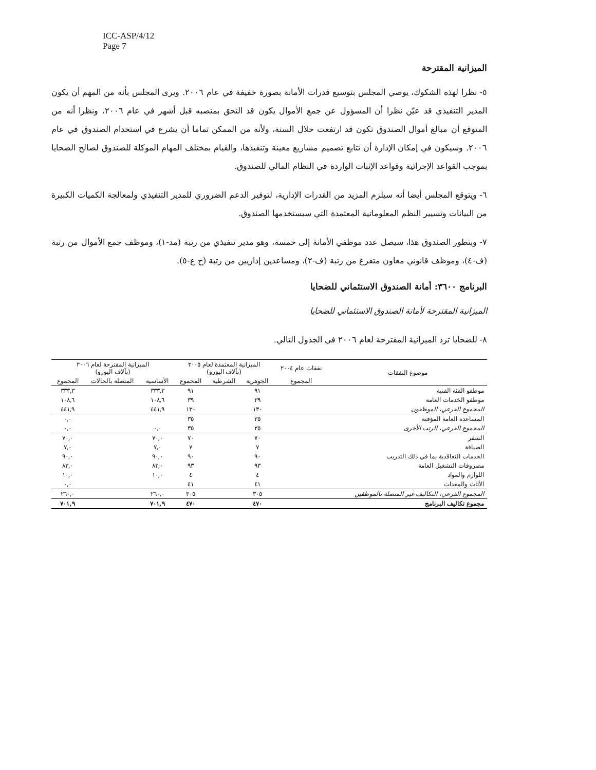ICC-ASP/4/12
Page 7
الميزانية المقترحة
٥- نظرا لهذه الشكوك، يوصي المجلس بتوسيع قدرات الأمانة بصورة خفيفة في عام ٢٠٠٦. ويرى المجلس بأنه من المهم أن يكون المدير التنفيذي قد عيّن نظرا أن المسؤول عن جمع الأموال يكون قد التحق بمنصبه قبل أشهر في عام ٢٠٠٦، ونظرا أنه من المتوقع أن مبالغ أموال الصندوق تكون قد ارتفعت خلال السنة، ولأنه من الممكن تماما أن يشرع في استخدام الصندوق في عام ٢٠٠٦. وسيكون في إمكان الإدارة أن تتابع تصميم مشاريع معينة وتنفيذها، والقيام بمختلف المهام الموكلة للصندوق لصالح الضحايا بموجب القواعد الإجرائية وقواعد الإثبات الواردة في النظام المالي للصندوق.
٦- ويتوقع المجلس أيضا أنه سيلزم المزيد من القدرات الإدارية، لتوفير الدعم الضروري للمدير التنفيذي ولمعالجة الكميات الكبيرة من البيانات وتسيير النظم المعلوماتية المعتمدة التي سيستخدمها الصندوق.
٧- وبتطور الصندوق هذا، سيصل عدد موظفي الأمانة إلى خمسة، وهو مدير تنفيذي من رتبة (مد-١)، وموظف جمع الأموال من رتبة (ف-٤)، وموظف قانوني معاون متفرغ من رتبة (ف-٢)، ومساعدين إداريين من رتبة (خ ع-٥).
البرنامج ٣٦٠٠: أمانة الصندوق الاستئماني للضحايا
الميزانية المقترحة لأمانة الصندوق الاستئماني للضحايا
٨- للضحايا ترد الميزانية المقترحة لعام ٢٠٠٦ في الجدول التالي.
| موضوع النفقات | نفقات عام ٢٠٠٤ | الميزانية المعتمدة لعام ٢٠٠٥ (بآلاف اليورو) | | | الميزانية المقترحة لعام ٢٠٠٦ (بآلاف اليورو) | | |
| --- | --- | --- | --- | --- | --- | --- | --- |
| | المجموع | الجوهرية | الشرطية | المجموع | الأساسية | المتصلة بالحالات | المجموع |
| موظفو الفئة الفنية | | ٩١ | | ٩١ | ٣٣٣,٣ | | ٣٣٣,٣ |
| موظفو الخدمات العامة | | ٣٩ | | ٣٩ | ١٠٨,٦ | | ١٠٨,٦ |
| المجموع الفرعي، الموظفون | | ١٣٠ | | ١٣٠ | ٤٤١,٩ | | ٤٤١,٩ |
| المساعدة العامة المؤقتة | | ٣٥ | | ٣٥ | | | ٠,٠ |
| المجموع الفرعي، الرتب الأخرى | | ٣٥ | | ٣٥ | ٠,٠ | | ٠,٠ |
| السفر | | ٧٠ | | ٧٠ | ٧٠,٠ | | ٧٠,٠ |
| الضيافة | | ٧ | | ٧ | ٧,٠ | | ٧,٠ |
| الخدمات التعاقدية بما في ذلك التدريب | | ٩٠ | | ٩٠ | ٩٠,٠ | | ٩٠,٠ |
| مصروفات التشغيل العامة | | ٩٣ | | ٩٣ | ٨٣,٠ | | ٨٣,٠ |
| اللوازم والمواد | | ٤ | | ٤ | ١٠,٠ | | ١٠,٠ |
| الأثاث والمعدات | | ٤١ | | ٤١ | | | ٠,٠ |
| المجموع الفرعي، التكاليف غير المتصلة بالموظفين | | ٣٠٥ | | ٣٠٥ | ٢٦٠,٠ | | ٢٦٠,٠ |
| مجموع تكاليف البرنامج | | ٤٧٠ | | ٤٧٠ | ٧٠١,٩ | | ٧٠١,٩ |